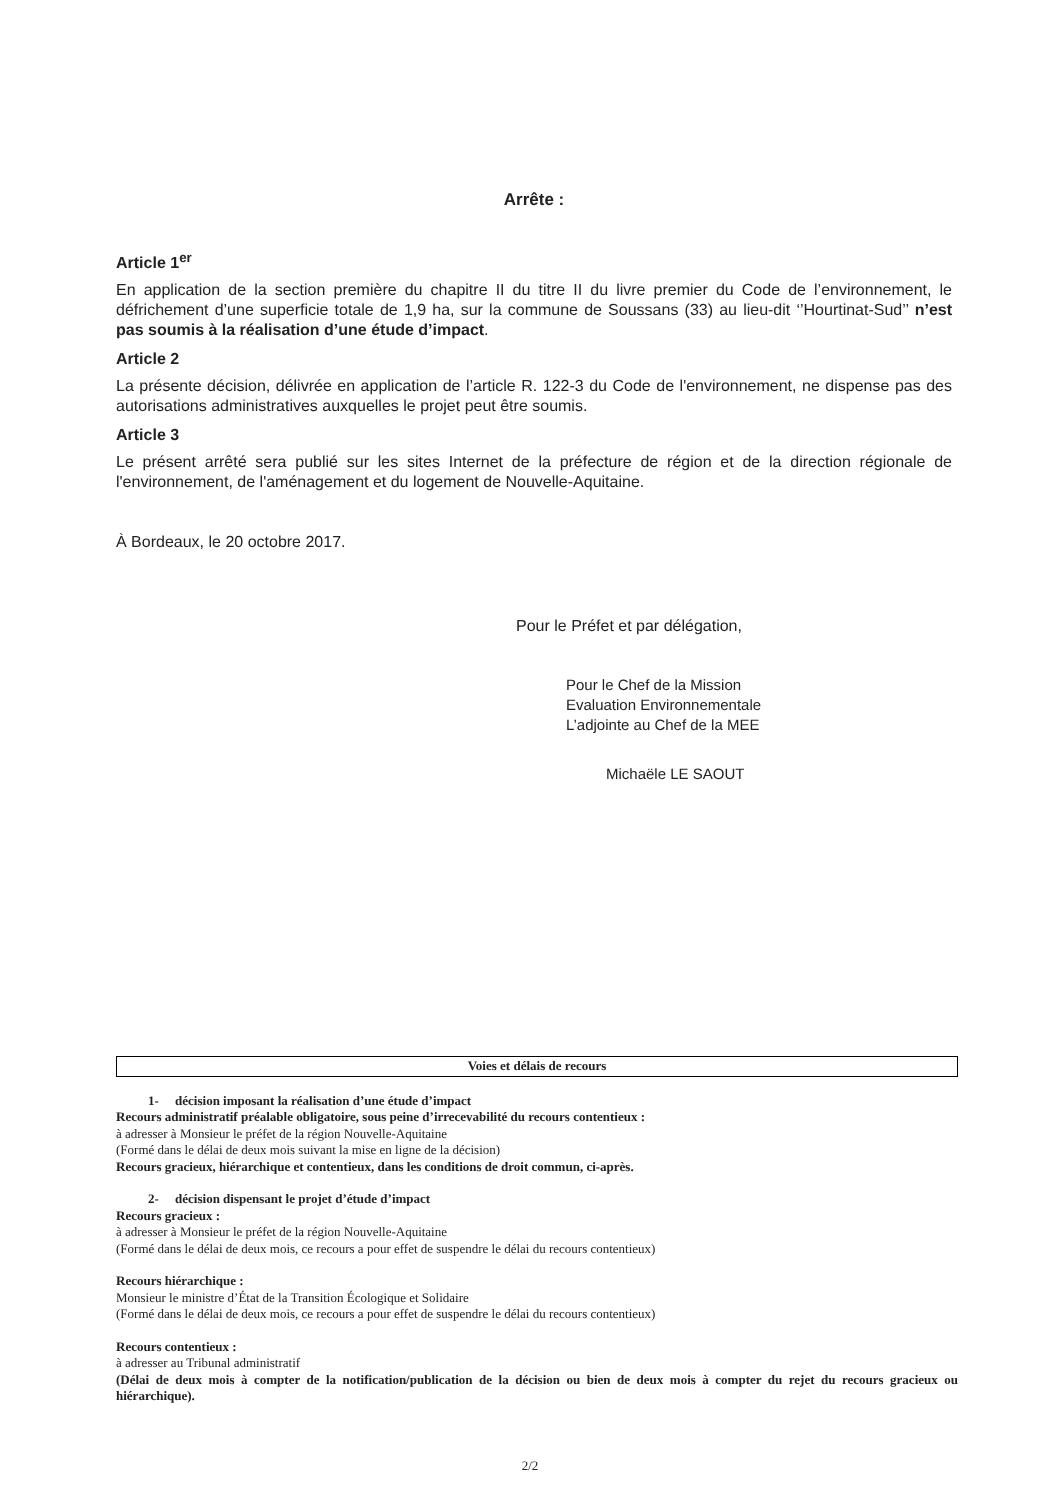Arrête :
Article 1<sup>er</sup>
En application de la section première du chapitre II du titre II du livre premier du Code de l’environnement, le défrichement d’une superficie totale de 1,9 ha, sur la commune de Soussans (33) au lieu-dit ‘’Hourtinat-Sud’’ n’est pas soumis à la réalisation d’une étude d’impact.
Article 2
La présente décision, délivrée en application de l’article R. 122-3 du Code de l'environnement, ne dispense pas des autorisations administratives auxquelles le projet peut être soumis.
Article 3
Le présent arrêté sera publié sur les sites Internet de la préfecture de région et de la direction régionale de l'environnement, de l'aménagement et du logement de Nouvelle-Aquitaine.
À Bordeaux, le 20 octobre 2017.
Pour le Préfet et par délégation,
Pour le Chef de la Mission
Evaluation Environnementale
L’adjointe au Chef de la MEE
Michaële LE SAOUT
Voies et délais de recours
1- décision imposant la réalisation d’une étude d’impact
Recours administratif préalable obligatoire, sous peine d’irrecevabilité du recours contentieux :
à adresser à Monsieur le préfet de la région Nouvelle-Aquitaine
(Formé dans le délai de deux mois suivant la mise en ligne de la décision)
Recours gracieux, hiérarchique et contentieux, dans les conditions de droit commun, ci-après.
2- décision dispensant le projet d’étude d’impact
Recours gracieux :
à adresser à Monsieur le préfet de la région Nouvelle-Aquitaine
(Formé dans le délai de deux mois, ce recours a pour effet de suspendre le délai du recours contentieux)
Recours hiérarchique :
Monsieur le ministre d’État de la Transition Écologique et Solidaire
(Formé dans le délai de deux mois, ce recours a pour effet de suspendre le délai du recours contentieux)
Recours contentieux :
à adresser au Tribunal administratif
(Délai de deux mois à compter de la notification/publication de la décision ou bien de deux mois à compter du rejet du recours gracieux ou hiérarchique).
2/2